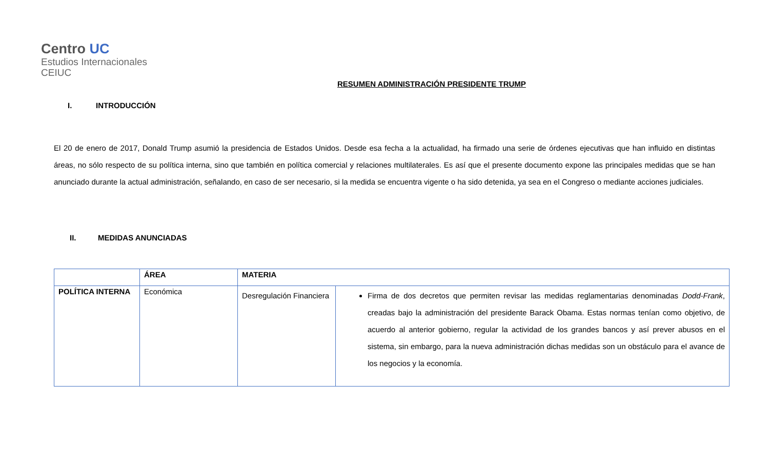Centro UC
Estudios Internacionales
CEIUC
RESUMEN ADMINISTRACIÓN PRESIDENTE TRUMP
I. INTRODUCCIÓN
El 20 de enero de 2017, Donald Trump asumió la presidencia de Estados Unidos. Desde esa fecha a la actualidad, ha firmado una serie de órdenes ejecutivas que han influido en distintas áreas, no sólo respecto de su política interna, sino que también en política comercial y relaciones multilaterales. Es así que el presente documento expone las principales medidas que se han anunciado durante la actual administración, señalando, en caso de ser necesario, si la medida se encuentra vigente o ha sido detenida, ya sea en el Congreso o mediante acciones judiciales.
II. MEDIDAS ANUNCIADAS
| | ÁREA | MATERIA | |
| --- | --- | --- | --- |
| POLÍTICA INTERNA | Económica | Desregulación Financiera | Firma de dos decretos que permiten revisar las medidas reglamentarias denominadas Dodd-Frank , creadas bajo la administración del presidente Barack Obama. Estas normas tenían como objetivo, de acuerdo al anterior gobierno, regular la actividad de los grandes bancos y así prever abusos en el sistema, sin embargo, para la nueva administración dichas medidas son un obstáculo para el avance de los negocios y la economía. |